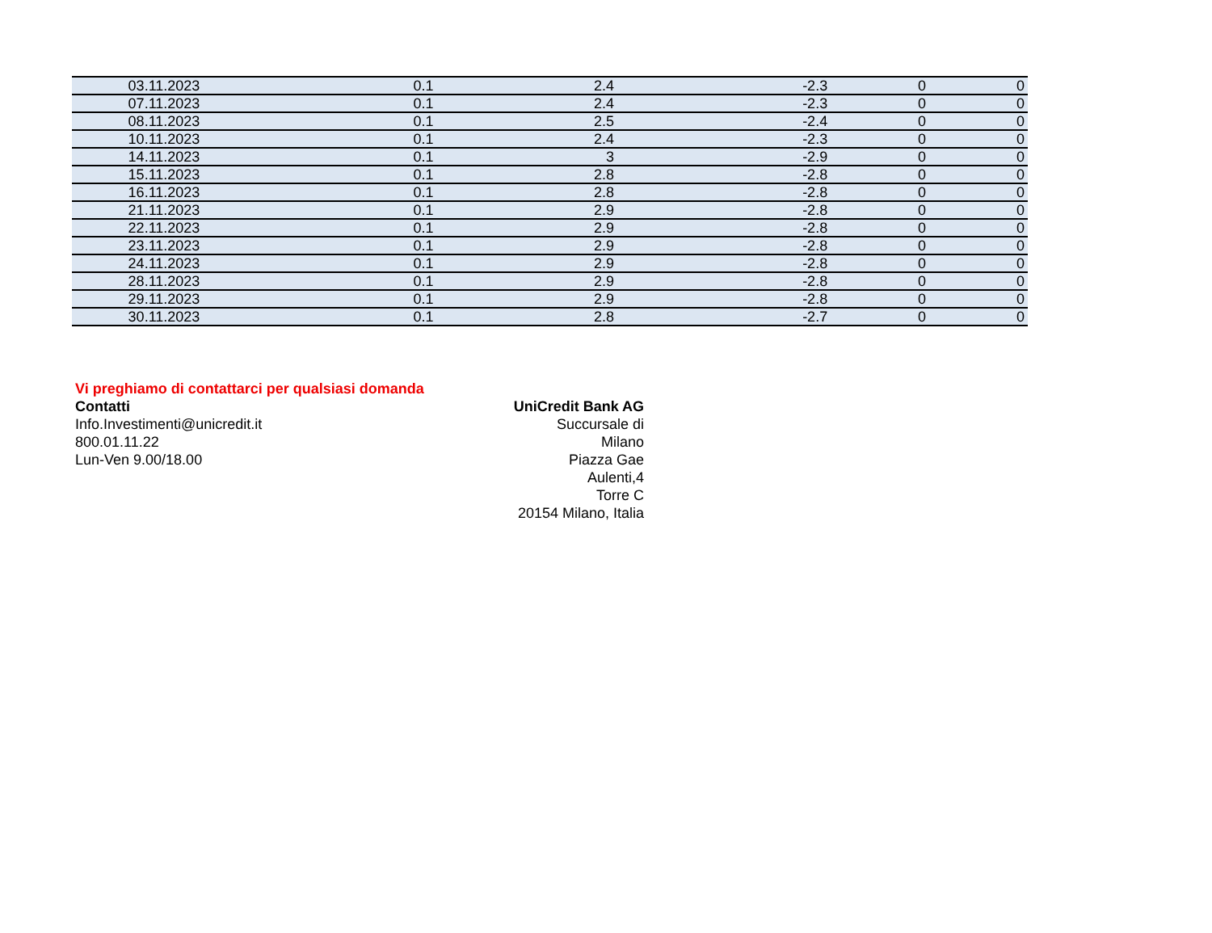| 03.11.2023 | 0.1 | 2.4 | -2.3 | 0 | 0 |
| 07.11.2023 | 0.1 | 2.4 | -2.3 | 0 | 0 |
| 08.11.2023 | 0.1 | 2.5 | -2.4 | 0 | 0 |
| 10.11.2023 | 0.1 | 2.4 | -2.3 | 0 | 0 |
| 14.11.2023 | 0.1 | 3 | -2.9 | 0 | 0 |
| 15.11.2023 | 0.1 | 2.8 | -2.8 | 0 | 0 |
| 16.11.2023 | 0.1 | 2.8 | -2.8 | 0 | 0 |
| 21.11.2023 | 0.1 | 2.9 | -2.8 | 0 | 0 |
| 22.11.2023 | 0.1 | 2.9 | -2.8 | 0 | 0 |
| 23.11.2023 | 0.1 | 2.9 | -2.8 | 0 | 0 |
| 24.11.2023 | 0.1 | 2.9 | -2.8 | 0 | 0 |
| 28.11.2023 | 0.1 | 2.9 | -2.8 | 0 | 0 |
| 29.11.2023 | 0.1 | 2.9 | -2.8 | 0 | 0 |
| 30.11.2023 | 0.1 | 2.8 | -2.7 | 0 | 0 |
Vi preghiamo di contattarci per qualsiasi domanda
Contatti
Info.Investimenti@unicredit.it
800.01.11.22
Lun-Ven 9.00/18.00
UniCredit Bank AG
Succursale di Milano
Piazza Gae Aulenti,4
Torre C
20154 Milano, Italia